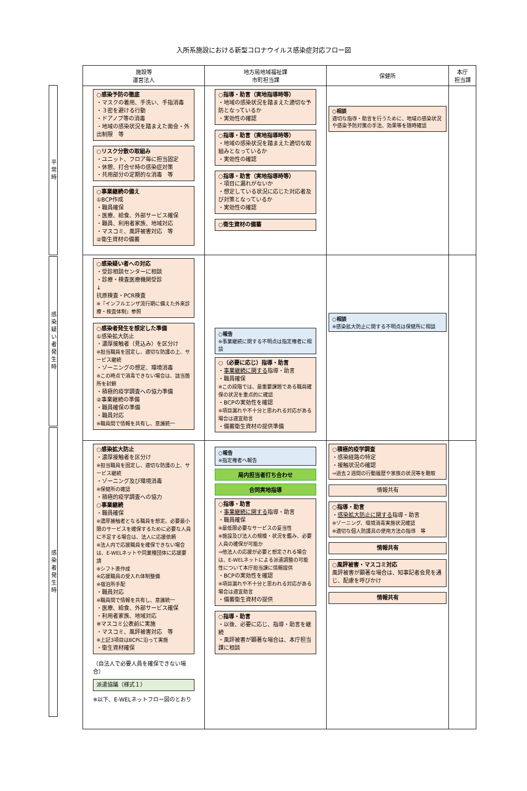入所系施設における新型コロナウイルス感染症対応フロー図
平常時
感染疑い者発生時
感染者発生時
| 施設等 運営法人 | 地方局地域福祉課 市町担当課 | 保健所 | 本庁 担当課 |
| --- | --- | --- | --- |
| ○感染予防の徹底 ・マスクの着用、手洗い、手指消毒 ・３密を避ける行動 ・ドアノブ等の消毒 ・地域の感染状況を踏まえた面会・外出制限 等 ○リスク分散の取組み ・ユニット、フロア毎に担当固定 ・休憩、打合せ時の感染症対策 ・共用部分の定期的な消毒 等 ○事業継続の備え ①BCP作成 ・職員確保 ・医療、給食、外部サービス確保 ・職員、利用者家族、地域対応 ・マスコミ、風評被害対応 等 ②衛生資材の備蓄 | ○指導・助言（実地指導時等） ・地域の感染状況を踏まえた適切な予防となっているか ・実効性の確認 ○指導・助言（実地指導時等） ・地域の感染状況を踏まえた適切な取組みとなっているか ・実効性の確認 ○指導・助言（実地指導時等） ・項目に漏れがないか ・想定している状況に応じた対応者及び対策となっているか ・実効性の確認 ○衛生資材の備蓄 | ○相談 適切な指導・助言を行うために、地域の感染状況や感染予防対策の手法、効果等を随時確認 | |
| ○感染疑い者への対応 ・受診相談センターに相談 ・診療・検査医療機関受診 ↓ 抗原検査・PCR検査 ※『インフルエンザ流行期に備えた外来診療・検査体制』参照 ○感染者発生を想定した準備 ①感染拡大防止 ・濃厚接触者（見込み）を区分け ※担当職員を固定し、適切な防護の上、サービス継続 ・ゾーニングの想定、環境消毒 ※この時点で消毒できない場合は、該当箇所を封鎖 ・積極的疫学調査への協力準備 ②事業継続の準備 ・職員確保の準備 ・職員対応 ※職員間で情報を共有し、意識統一 | ○報告 ※事業継続に関する不明点は指定権者に相談 ○（必要に応じ）指導・助言 ・ 事業継続に関する 指導・助言 ・職員確保 ※この段階では、最重要課題である職員確保の状況を重点的に確認 ・BCPの実効性を確認 ※項目漏れや不十分と思われる対応がある場合は適宜助言 ・備蓄衛生資材の提供準備 | ○相談 ※感染拡大防止に関する不明点は保健所に相談 | |
| ○感染拡大防止 ・濃厚接触者を区分け ※担当職員を固定し、適切な防護の上、サービス継続 ・ゾーニング及び環境消毒 ※保健所の確認 ・積極的疫学調査への協力 ○事業継続 ・職員確保 ※濃厚接触者となる職員を想定。必要最小限のサービスを確保するために必要な人員に不足する場合は、法人に応援依頼 ※法人内で応援職員を確保できない場合は、E-WELネットや同業種団体に応援要請 ※シフト表作成 ※応援職員の受入れ体制整備 ※宿泊所手配 ・職員対応 ※職員間で情報を共有し、意識統一 ・医療、給食、外部サービス確保 ・利用者家族、地域対応 ※マスコミ公表前に実施 ・マスコミ、風評被害対応 等 ※上記3項目はBCPに沿って実施 ・衛生資材確保 （自法人で必要人員を確保できない場合） 派遣協議（様式１） ※以下、E-WELネットフロー図のとおり | ○報告 ※指定権者へ報告 局内担当者打ち合わせ 合同実地指導 ○指導・助言 ・ 事業継続に関する 指導・助言 ・職員確保 ※最低限必要なサービスの妥当性 ※施設及び法人の規模・状況を鑑み、必要人員の確保が可能か ⇒他法人の応援が必要と想定される場合は、E-WELネットによる派遣調整の可能性について本庁担当課に情報提供 ・BCPの実効性を確認 ※項目漏れや不十分と思われる対応がある場合は適宜助言 ・備蓄衛生資材の提供 ○指導・助言 ・以後、必要に応じ、指導・助言を継続 ・風評被害が顕著な場合は、本庁担当課に相談 | ○積極的疫学調査 ・感染経路の特定 ・接触状況の確認 ⇒過去２週間の行動履歴や家族の状況等を聴取 情報共有 ○指導・助言 ・ 感染拡大防止に関する 指導・助言 ※ゾーニング、環境消毒実施状況確認 ※適切な個人防護具の使用方法の指導 等 情報共有 ○風評被害・マスコミ対応 風評被害が顕著な場合は、知事記者会見を通じ、配慮を呼びかけ 情報共有 | |